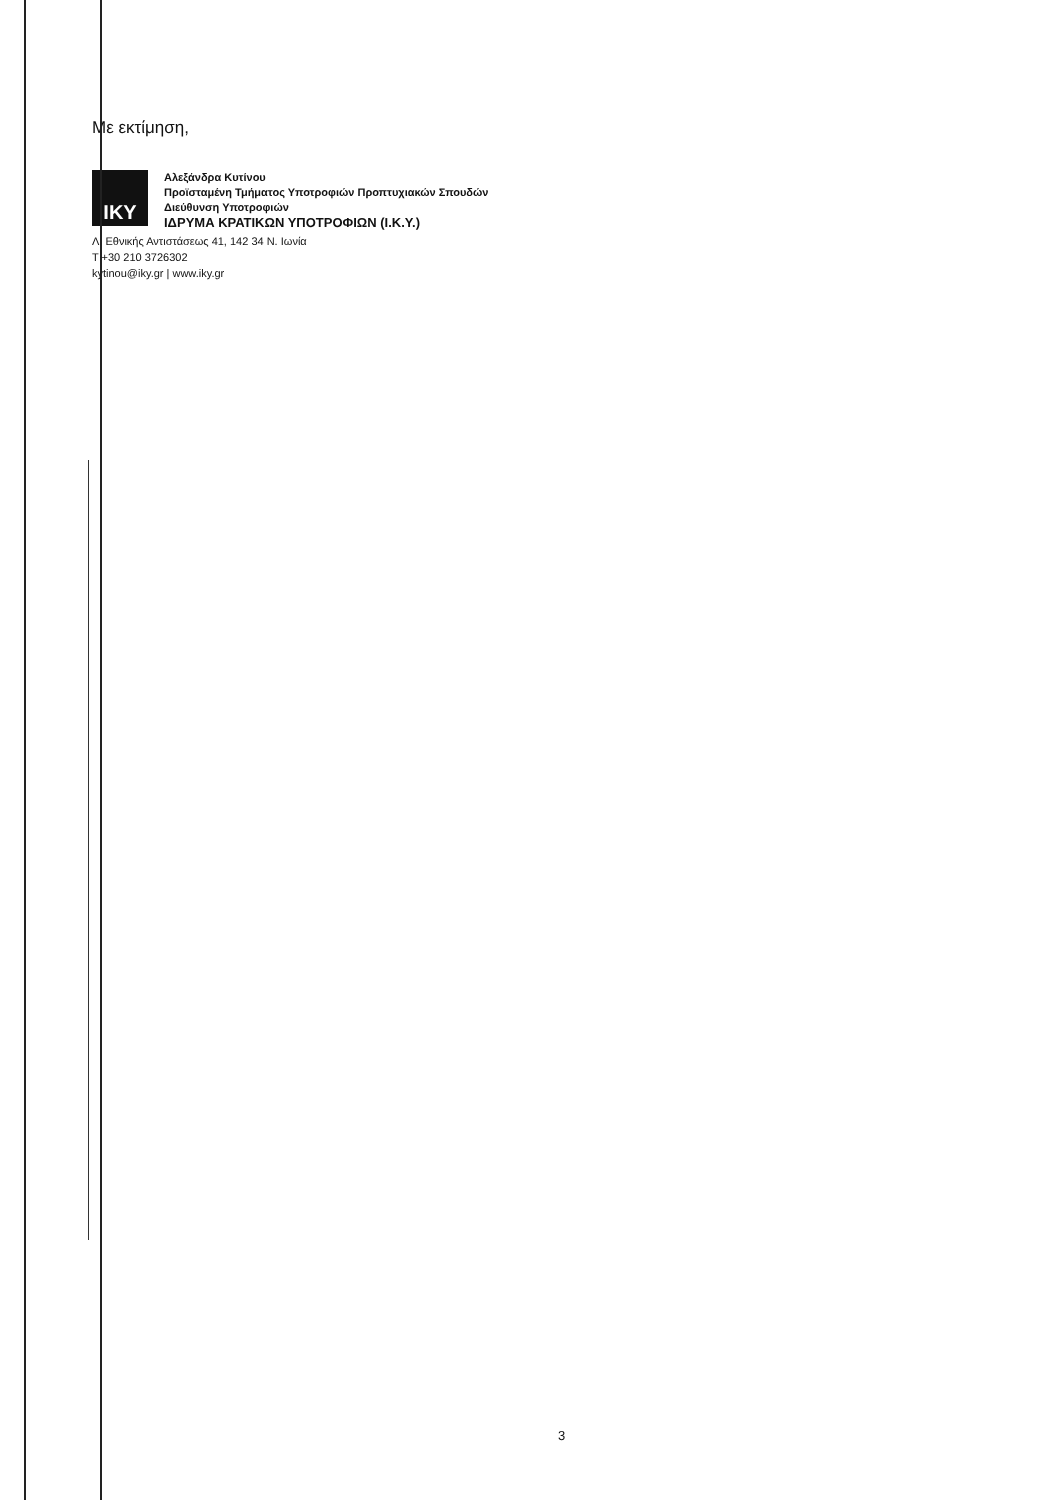Με εκτίμηση,
IKY
Αλεξάνδρα Κυτίνου
Προϊσταμένη Τμήματος Υποτροφιών Προπτυχιακών Σπουδών
Διεύθυνση Υποτροφιών
ΙΔΡΥΜΑ ΚΡΑΤΙΚΩΝ ΥΠΟΤΡΟΦΙΩΝ (Ι.Κ.Υ.)
Λ. Εθνικής Αντιστάσεως 41, 142 34 Ν. Ιωνία
T +30 210 3726302
kytinou@iky.gr | www.iky.gr
3